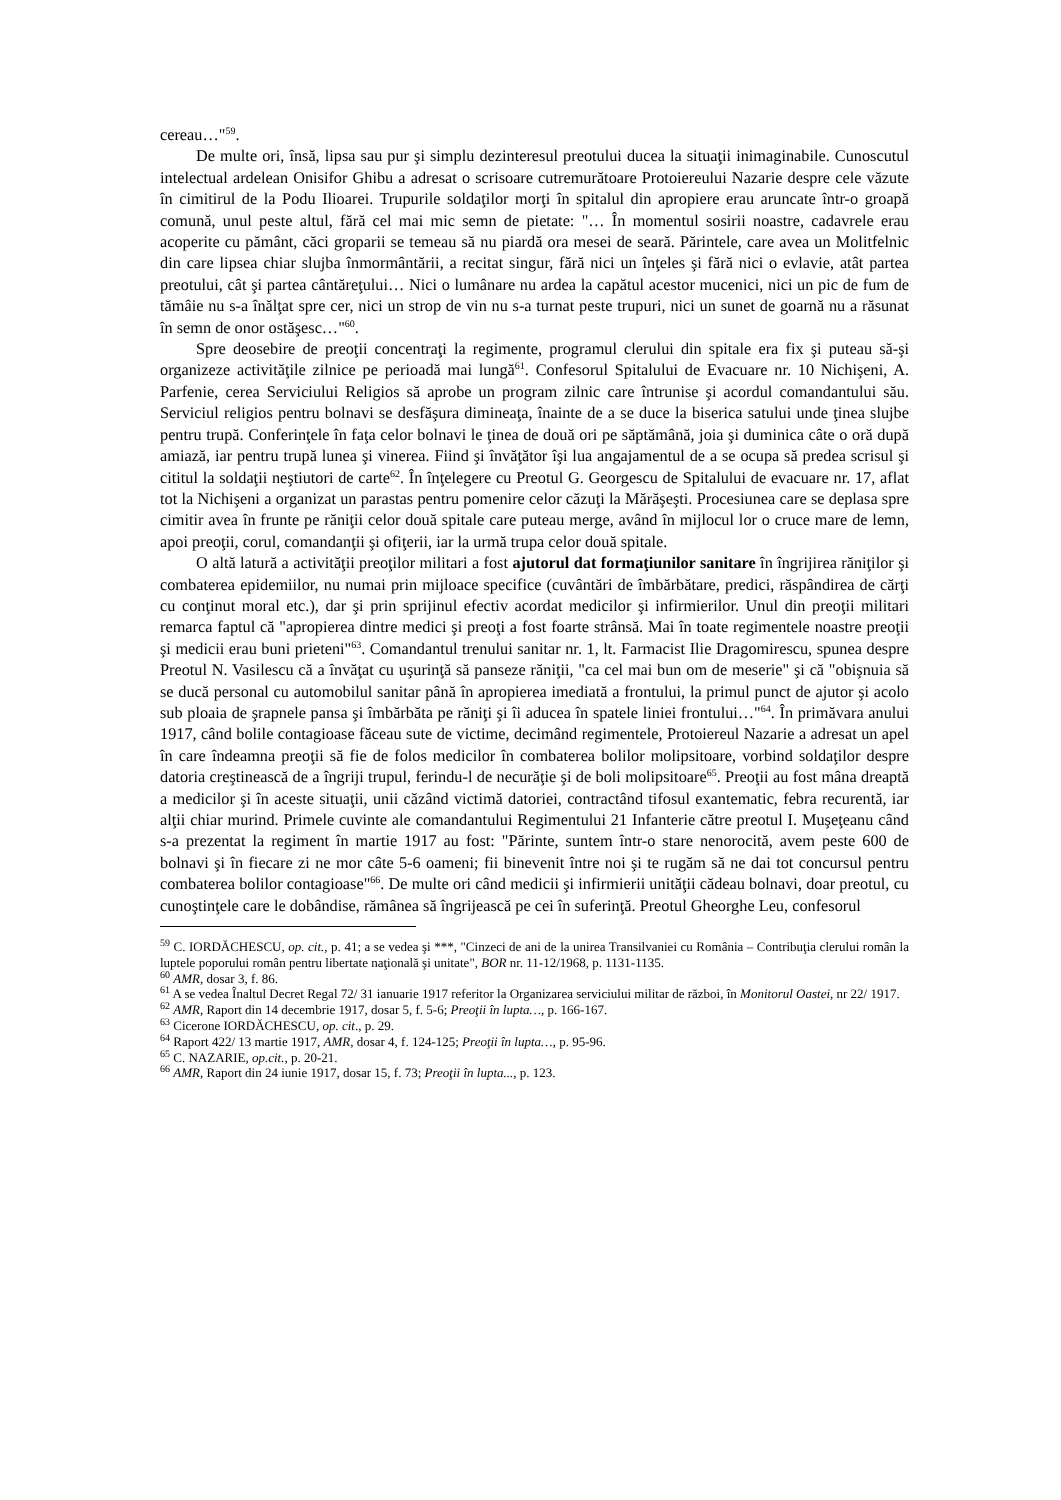cereau…"<sup>59</sup>.
De multe ori, însă, lipsa sau pur şi simplu dezinteresul preotului ducea la situaţii inimaginabile. Cunoscutul intelectual ardelean Onisifor Ghibu a adresat o scrisoare cutremurătoare Protoiereului Nazarie despre cele văzute în cimitirul de la Podu Ilioarei. Trupurile soldaţilor morţi în spitalul din apropiere erau aruncate într-o groapă comună, unul peste altul, fără cel mai mic semn de pietate: "… În momentul sosirii noastre, cadavrele erau acoperite cu pământ, căci groparii se temeau să nu piardă ora mesei de seară. Părintele, care avea un Molitfelnic din care lipsea chiar slujba înmormântării, a recitat singur, fără nici un înţeles şi fără nici o evlavie, atât partea preotului, cât şi partea cântăreţului… Nici o lumânare nu ardea la capătul acestor mucenici, nici un pic de fum de tămâie nu s-a înălţat spre cer, nici un strop de vin nu s-a turnat peste trupuri, nici un sunet de goarnă nu a răsunat în semn de onor ostăşesc…"<sup>60</sup>.
Spre deosebire de preoţii concentraţi la regimente, programul clerului din spitale era fix şi puteau să-şi organizeze activităţile zilnice pe perioadă mai lungă<sup>61</sup>. Confesorul Spitalului de Evacuare nr. 10 Nichişeni, A. Parfenie, cerea Serviciului Religios să aprobe un program zilnic care întrunise şi acordul comandantului său. Serviciul religios pentru bolnavi se desfăşura dimineaţa, înainte de a se duce la biserica satului unde ţinea slujbe pentru trupă. Conferinţele în faţa celor bolnavi le ţinea de două ori pe săptămână, joia şi duminica câte o oră după amiază, iar pentru trupă lunea şi vinerea. Fiind şi învăţător îşi lua angajamentul de a se ocupa să predea scrisul şi cititul la soldaţii neştiutori de carte<sup>62</sup>. În înţelegere cu Preotul G. Georgescu de Spitalului de evacuare nr. 17, aflat tot la Nichişeni a organizat un parastas pentru pomenire celor căzuţi la Mărăşeşti. Procesiunea care se deplasa spre cimitir avea în frunte pe răniţii celor două spitale care puteau merge, având în mijlocul lor o cruce mare de lemn, apoi preoţii, corul, comandanţii şi ofiţerii, iar la urmă trupa celor două spitale.
O altă latură a activităţii preoţilor militari a fost ajutorul dat formaţiunilor sanitare în îngrijirea răniţilor şi combaterea epidemiilor, nu numai prin mijloace specifice (cuvântări de îmbărbătare, predici, răspândirea de cărţi cu conţinut moral etc.), dar şi prin sprijinul efectiv acordat medicilor şi infirmierilor. Unul din preoţii militari remarca faptul că "apropierea dintre medici şi preoţi a fost foarte strânsă. Mai în toate regimentele noastre preoţii şi medicii erau buni prieteni"<sup>63</sup>. Comandantul trenului sanitar nr. 1, lt. Farmacist Ilie Dragomirescu, spunea despre Preotul N. Vasilescu că a învăţat cu uşurinţă să panseze răniţii, "ca cel mai bun om de meserie" şi că "obişnuia să se ducă personal cu automobilul sanitar până în apropierea imediată a frontului, la primul punct de ajutor şi acolo sub ploaia de şrapnele pansa şi îmbărbăta pe răniţi şi îi aducea în spatele liniei frontului…"<sup>64</sup>. În primăvara anului 1917, când bolile contagioase făceau sute de victime, decimând regimentele, Protoiereul Nazarie a adresat un apel în care îndeamna preoţii să fie de folos medicilor în combaterea bolilor molipsitoare, vorbind soldaţilor despre datoria creştinească de a îngriji trupul, ferindu-l de necurăţie şi de boli molipsitoare<sup>65</sup>. Preoţii au fost mâna dreaptă a medicilor şi în aceste situaţii, unii căzând victimă datoriei, contractând tifosul exantematic, febra recurentă, iar alţii chiar murind. Primele cuvinte ale comandantului Regimentului 21 Infanterie către preotul I. Muşeţeanu când s-a prezentat la regiment în martie 1917 au fost: "Părinte, suntem într-o stare nenorocită, avem peste 600 de bolnavi şi în fiecare zi ne mor câte 5-6 oameni; fii binevenit între noi şi te rugăm să ne dai tot concursul pentru combaterea bolilor contagioase"<sup>66</sup>. De multe ori când medicii şi infirmierii unităţii cădeau bolnavi, doar preotul, cu cunoştinţele care le dobândise, rămânea să îngrijească pe cei în suferinţă. Preotul Gheorghe Leu, confesorul
<sup>59</sup> C. IORDĂCHESCU, op. cit., p. 41; a se vedea şi ***, "Cinzeci de ani de la unirea Transilvaniei cu România – Contribuţia clerului român la luptele poporului român pentru libertate naţională şi unitate", BOR nr. 11-12/1968, p. 1131-1135.
<sup>60</sup> AMR, dosar 3, f. 86.
<sup>61</sup> A se vedea Înaltul Decret Regal 72/ 31 ianuarie 1917 referitor la Organizarea serviciului militar de război, în Monitorul Oastei, nr 22/ 1917.
<sup>62</sup> AMR, Raport din 14 decembrie 1917, dosar 5, f. 5-6; Preoţii în lupta…, p. 166-167.
<sup>63</sup> Cicerone IORDĂCHESCU, op. cit., p. 29.
<sup>64</sup> Raport 422/ 13 martie 1917, AMR, dosar 4, f. 124-125; Preoţii în lupta…, p. 95-96.
<sup>65</sup> C. NAZARIE, op.cit., p. 20-21.
<sup>66</sup> AMR, Raport din 24 iunie 1917, dosar 15, f. 73; Preoţii în lupta..., p. 123.